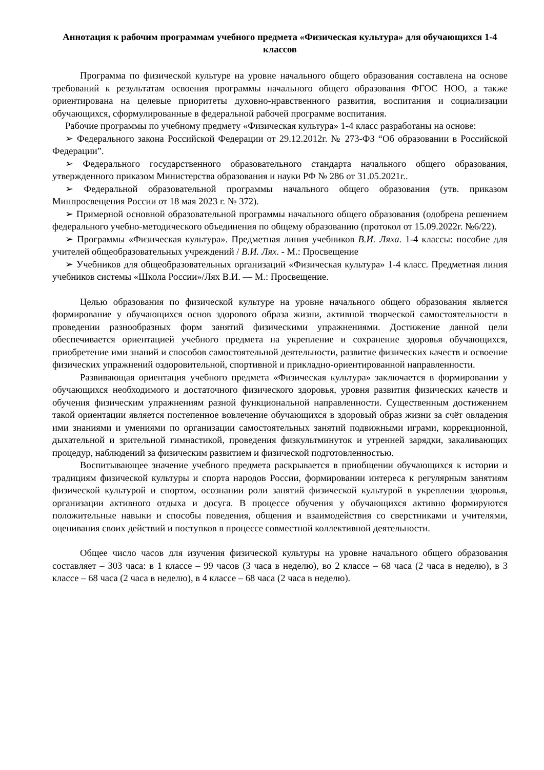Аннотация к рабочим программам учебного предмета «Физическая культура» для обучающихся 1-4 классов
Программа по физической культуре на уровне начального общего образования составлена на основе требований к результатам освоения программы начального общего образования ФГОС НОО, а также ориентирована на целевые приоритеты духовно-нравственного развития, воспитания и социализации обучающихся, сформулированные в федеральной рабочей программе воспитания.
Рабочие программы по учебному предмету «Физическая культура» 1-4 класс разработаны на основе:
➢ Федерального закона Российской Федерации от 29.12.2012г. № 273-ФЗ “Об образовании в Российской Федерации”.
➢ Федерального государственного образовательного стандарта начального общего образования, утвержденного приказом Министерства образования и науки РФ № 286 от 31.05.2021г..
➢ Федеральной образовательной программы начального общего образования (утв. приказом Минпросвещения России от 18 мая 2023 г. № 372).
➢ Примерной основной образовательной программы начального общего образования (одобрена решением федерального учебно-методического объединения по общему образованию (протокол от 15.09.2022г. №6/22).
➢ Программы «Физическая культура». Предметная линия учебников В.И. Ляха. 1-4 классы: пособие для учителей общеобразовательных учреждений / В.И. Лях. - М.: Просвещение
➢ Учебников для общеобразовательных организаций «Физическая культура» 1-4 класс. Предметная линия учебников системы «Школа России»/Лях В.И. — М.: Просвещение.
Целью образования по физической культуре на уровне начального общего образования является формирование у обучающихся основ здорового образа жизни, активной творческой самостоятельности в проведении разнообразных форм занятий физическими упражнениями. Достижение данной цели обеспечивается ориентацией учебного предмета на укрепление и сохранение здоровья обучающихся, приобретение ими знаний и способов самостоятельной деятельности, развитие физических качеств и освоение физических упражнений оздоровительной, спортивной и прикладно-ориентированной направленности.
Развивающая ориентация учебного предмета «Физическая культура» заключается в формировании у обучающихся необходимого и достаточного физического здоровья, уровня развития физических качеств и обучения физическим упражнениям разной функциональной направленности. Существенным достижением такой ориентации является постепенное вовлечение обучающихся в здоровый образ жизни за счёт овладения ими знаниями и умениями по организации самостоятельных занятий подвижными играми, коррекционной, дыхательной и зрительной гимнастикой, проведения физкультминуток и утренней зарядки, закаливающих процедур, наблюдений за физическим развитием и физической подготовленностью.
Воспитывающее значение учебного предмета раскрывается в приобщении обучающихся к истории и традициям физической культуры и спорта народов России, формировании интереса к регулярным занятиям физической культурой и спортом, осознании роли занятий физической культурой в укреплении здоровья, организации активного отдыха и досуга. В процессе обучения у обучающихся активно формируются положительные навыки и способы поведения, общения и взаимодействия со сверстниками и учителями, оценивания своих действий и поступков в процессе совместной коллективной деятельности.
Общее число часов для изучения физической культуры на уровне начального общего образования составляет – 303 часа: в 1 классе – 99 часов (3 часа в неделю), во 2 классе – 68 часа (2 часа в неделю), в 3 классе – 68 часа (2 часа в неделю), в 4 классе – 68 часа (2 часа в неделю).